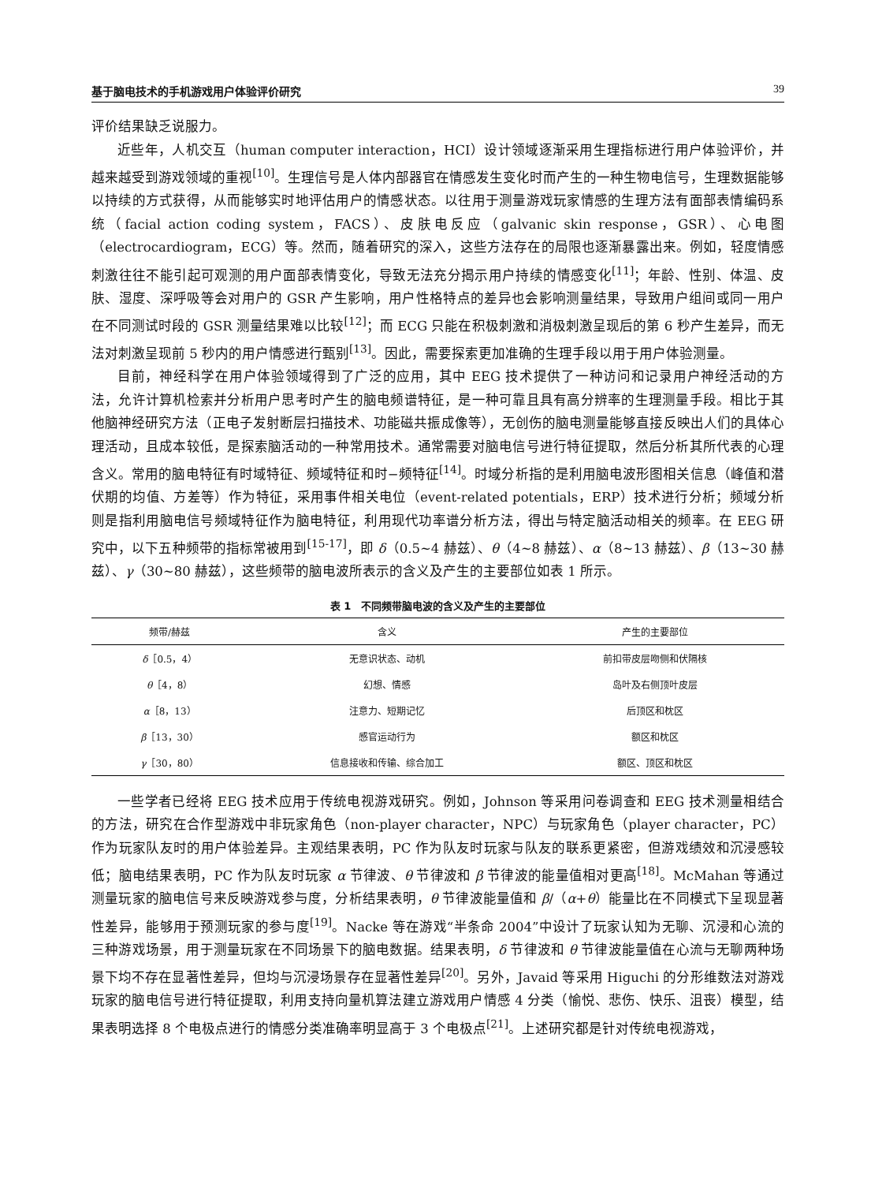基于脑电技术的手机游戏用户体验评价研究 39
评价结果缺乏说服力。
近些年，人机交互（human computer interaction，HCI）设计领域逐渐采用生理指标进行用户体验评价，并越来越受到游戏领域的重视<sup>[10]</sup>。生理信号是人体内部器官在情感发生变化时而产生的一种生物电信号，生理数据能够以持续的方式获得，从而能够实时地评估用户的情感状态。以往用于测量游戏玩家情感的生理方法有面部表情编码系统（facial action coding system，FACS）、皮肤电反应（galvanic skin response，GSR）、心电图（electrocardiogram，ECG）等。然而，随着研究的深入，这些方法存在的局限也逐渐暴露出来。例如，轻度情感刺激往往不能引起可观测的用户面部表情变化，导致无法充分揭示用户持续的情感变化<sup>[11]</sup>；年龄、性别、体温、皮肤、湿度、深呼吸等会对用户的 GSR 产生影响，用户性格特点的差异也会影响测量结果，导致用户组间或同一用户在不同测试时段的 GSR 测量结果难以比较<sup>[12]</sup>；而 ECG 只能在积极刺激和消极刺激呈现后的第 6 秒产生差异，而无法对刺激呈现前 5 秒内的用户情感进行甄别<sup>[13]</sup>。因此，需要探索更加准确的生理手段以用于用户体验测量。
目前，神经科学在用户体验领域得到了广泛的应用，其中 EEG 技术提供了一种访问和记录用户神经活动的方法，允许计算机检索并分析用户思考时产生的脑电频谱特征，是一种可靠且具有高分辨率的生理测量手段。相比于其他脑神经研究方法（正电子发射断层扫描技术、功能磁共振成像等），无创伤的脑电测量能够直接反映出人们的具体心理活动，且成本较低，是探索脑活动的一种常用技术。通常需要对脑电信号进行特征提取，然后分析其所代表的心理含义。常用的脑电特征有时域特征、频域特征和时−频特征<sup>[14]</sup>。时域分析指的是利用脑电波形图相关信息（峰值和潜伏期的均值、方差等）作为特征，采用事件相关电位（event-related potentials，ERP）技术进行分析；频域分析则是指利用脑电信号频域特征作为脑电特征，利用现代功率谱分析方法，得出与特定脑活动相关的频率。在 EEG 研究中，以下五种频带的指标常被用到<sup>[15-17]</sup>，即 δ（0.5~4 赫兹）、θ（4~8 赫兹）、α（8~13 赫兹）、β（13~30 赫兹）、γ（30~80 赫兹），这些频带的脑电波所表示的含义及产生的主要部位如表 1 所示。
表 1　不同频带脑电波的含义及产生的主要部位
| 频带/赫兹 | 含义 | 产生的主要部位 |
| --- | --- | --- |
| δ ［0.5，4） | 无意识状态、动机 | 前扣带皮层吻侧和伏隔核 |
| θ ［4，8） | 幻想、情感 | 岛叶及右侧顶叶皮层 |
| α ［8，13） | 注意力、短期记忆 | 后顶区和枕区 |
| β ［13，30） | 感官运动行为 | 额区和枕区 |
| γ ［30，80） | 信息接收和传输、综合加工 | 额区、顶区和枕区 |
一些学者已经将 EEG 技术应用于传统电视游戏研究。例如，Johnson 等采用问卷调查和 EEG 技术测量相结合的方法，研究在合作型游戏中非玩家角色（non-player character，NPC）与玩家角色（player character，PC）作为玩家队友时的用户体验差异。主观结果表明，PC 作为队友时玩家与队友的联系更紧密，但游戏绩效和沉浸感较低；脑电结果表明，PC 作为队友时玩家 α 节律波、θ 节律波和 β 节律波的能量值相对更高<sup>[18]</sup>。McMahan 等通过测量玩家的脑电信号来反映游戏参与度，分析结果表明，θ 节律波能量值和 β/（α+θ）能量比在不同模式下呈现显著性差异，能够用于预测玩家的参与度<sup>[19]</sup>。Nacke 等在游戏“半条命 2004”中设计了玩家认知为无聊、沉浸和心流的三种游戏场景，用于测量玩家在不同场景下的脑电数据。结果表明，δ 节律波和 θ 节律波能量值在心流与无聊两种场景下均不存在显著性差异，但均与沉浸场景存在显著性差异<sup>[20]</sup>。另外，Javaid 等采用 Higuchi 的分形维数法对游戏玩家的脑电信号进行特征提取，利用支持向量机算法建立游戏用户情感 4 分类（愉悦、悲伤、快乐、沮丧）模型，结果表明选择 8 个电极点进行的情感分类准确率明显高于 3 个电极点<sup>[21]</sup>。上述研究都是针对传统电视游戏，